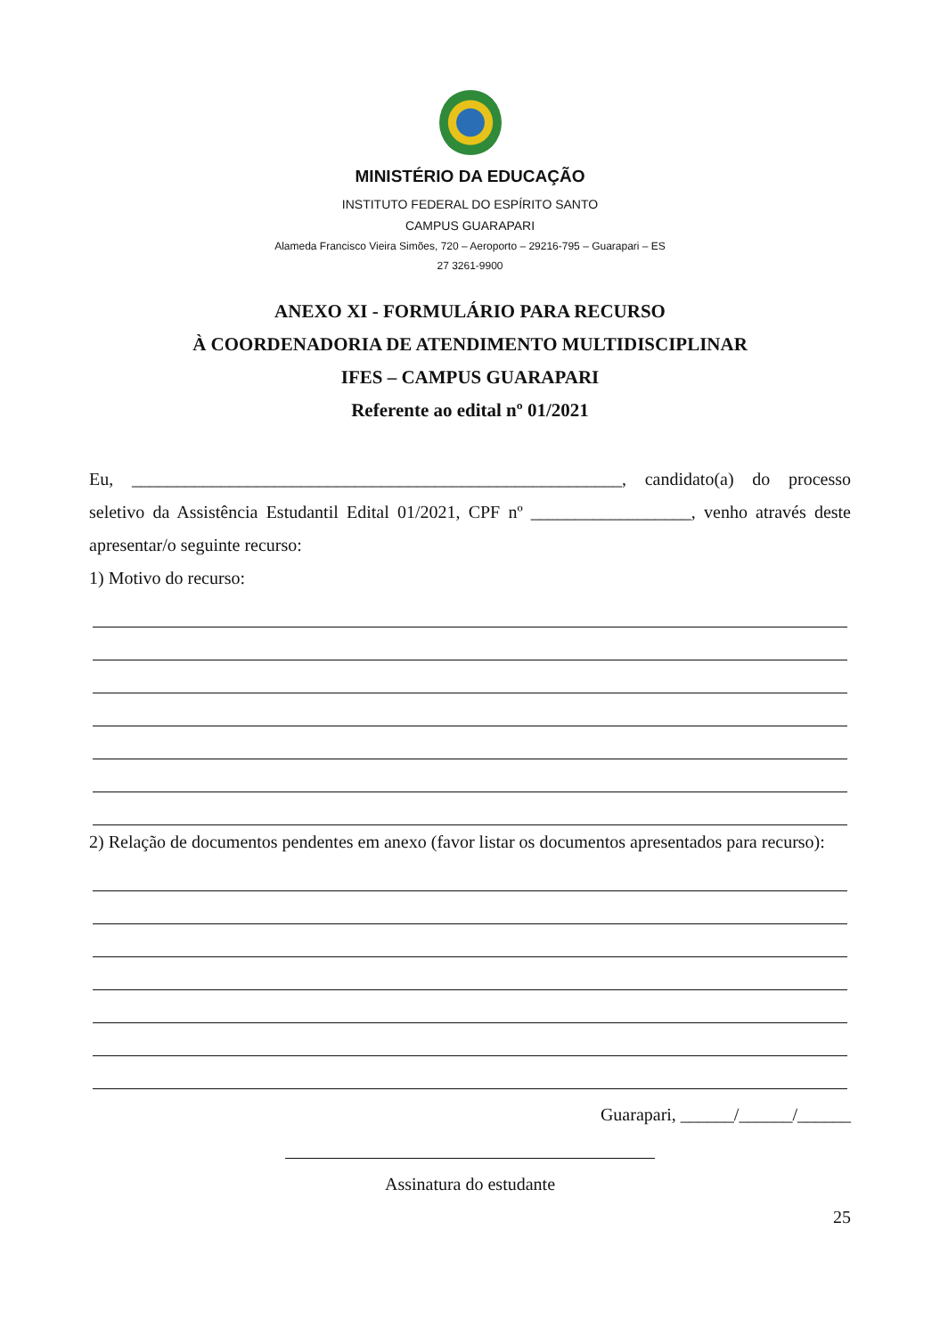MINISTÉRIO DA EDUCAÇÃO
INSTITUTO FEDERAL DO ESPÍRITO SANTO
CAMPUS GUARAPARI
Alameda Francisco Vieira Simões, 720 – Aeroporto – 29216-795 – Guarapari – ES
27 3261-9900
ANEXO XI - FORMULÁRIO PARA RECURSO
À COORDENADORIA DE ATENDIMENTO MULTIDISCIPLINAR
IFES – CAMPUS GUARAPARI
Referente ao edital nº 01/2021
Eu, _______________________________________________________, candidato(a) do processo seletivo da Assistência Estudantil Edital 01/2021, CPF nº __________________, venho através deste apresentar/o seguinte recurso:
1) Motivo do recurso:
2) Relação de documentos pendentes em anexo (favor listar os documentos apresentados para recurso):
Guarapari, ______/______/______
Assinatura do estudante
25